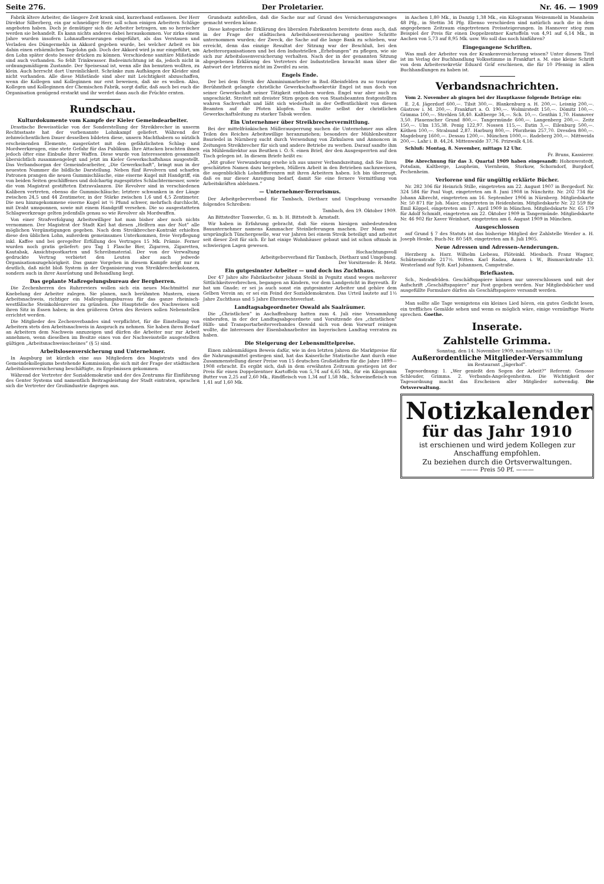Seite 276. Der Proletarier. Nr. 46. — 1909
Fabrik ältere Arbeiter, die längere Zeit krank sind, kurzerhand entlassen. Der Herr Direktor Silberberg, ein gar schneidiger Herr, soll schon einigen Arbeitern Schläge angeboten haben. Doch je demütiger sich die Arbeiter betragen, um so herrischer werden sie behandelt. Es kann nichts anderes dabei herauskommen. Vor zirka einem Jahre wurden insofern Lohnaufbesserungen eingeführt, als das Verstauen und Verladen des Düngermehls in Akkord gegeben wurde, bei welcher Arbeit es bis dahin einen erbärmlichen Tagelohn gab. Doch der Akkord wird ja nur eingeführt, um den Lohn später desto besser drücken zu können. Verschiedene sanitäre Mißstände sind auch vorhanden. So fehlt Trinkwasser. Badeeinrichtung ist da, jedoch nicht in ordnungsmäßigem Zustande. Der Speisesaal ist, wenn alle ihn benutzen wollten, zu klein. Auch herrscht dort Unreinlichkeit. Schränke zum Aufhängen der Kleider sind nicht vorhanden. Alle diese Mißstände sind aber mit Leichtigkeit abzuschaffen, wenn die Kollegen und Kolleginnen nur erst beweisen, daß sie es wollen. Also, Kollegen und Kolleginnen der Chemischen Fabrik, sorgt dafür, daß auch bei euch die Organisation genügend erstarkt und ihr werdet dann auch die Früchte ernten.
Rundschau.
Kulturdokumente vom Kampfe der Kieler Gemeindearbeiter.
Drastische Beweisstücke von der Sonderstellung der Streikbrecher in unserm Rechtsstaate hat der vorbenannte Lohnkampf geliefert. Während der zehnwöchentlichen Dauer desselben bildeten diese, unsern Machthabern so nützlich erscheinenden Elemente, ausgerüstet mit den gefährlichsten Schlag- und Mordwerkzeugen, eine stete Gefahr für das Publikum. Ihre Attacken brachten ihnen jedoch öfter eine Einbuße ihrer Waffen. Diese wurde von Interessenten gesammelt übersichtlich zusammengelegt und jetzt im Kieler Gewerkschaftshaus ausgestellt. Das Verbandsorgan der Gemeindearbeiter, „Die Gewerkschaft“, bringt nun in der neuesten Nummer die bildliche Darstellung. Neben fünf Revolvern und scharfen Patronen prangen die neuen Gummischläuche, eine eiserne Kugel mit Handgriff, ein von beiden Seiten geschliffenes und dolchartig zugespitztes Schlachtermesser, sowie die vom Magistrat gestifteten Extravalanzen. Die Revolver sind in verschiedenen Kalibern vertreten, ebenso die Gummischläuche; letztere schwanken in der Länge zwischen 24,5 und 44 Zentimeter, in der Stärke zwischen 1,6 und 4,5 Zentimeter. Die neu hinzugekommene eiserne Kugel ist ½ Pfund schwer, mehrfach durchlocht, mit Draht umsponnen, sowie mit einem Handgriff versehen. Die so ausgestatteten Schlagwerkzeuge gelten jedenfalls genau so wie Revolver als Mordwaffen.
Von einer Strafverfolgung Arbeitswilliger hat man bisher aber noch nichts vernommen. Der Magistrat der Stadt Kiel hat diesen „Helfern aus der Not“ alle möglichen Vergünstigungen gegeben. Nach dem Streikbrecher-Kontrakt erhielten diese den üblichen Lohn, außerdem gemeinsames Unterkommen, freie Verpflegung inkl. Kaffee und bei geregelter Erfüllung des Vertrages 15 Mk. Prämie. Ferner wurden noch gratis geliefert: pro Tag 1 Flasche Bier, Zigarren, Zigaretten, Kautabak, Ansichtspostkarten und Schreibmaterial. Der von der Verwaltung gedruckte Vertrag verbietet den Leuten aber auch jedwede Organisationszugehörigkeit. Das ganze Vorgehen in diesem Kampfe zeigt nur zu deutlich, daß nicht bloß System in der Organisierung von Streikbrecherkolonnen, sondern auch in ihrer Ausrüstung und Behandlung liegt.
Das geplante Maßregelungsbureau der Bergherren.
Die Zechenherren des Ruhrreviers wollen sich ein neues Machtmittel zur Knebelung der Arbeiter zulegen. Sie planen, nach berühmten Mustern, einen Arbeitsnachweis, richtiger ein Maßregelungsbureau für das ganze rheinisch-westfälische Steinkohlenrevier zu gründen. Die Hauptstelle des Nachweises soll ihren Sitz in Essen haben; in den größeren Orten des Reviers sollen Nebenstellen errichtet werden.
Die Mitglieder des Zechenverbandes sind verpflichtet, für die Einstellung von Arbeitern stets den Arbeitsnachweis in Anspruch zu nehmen. Sie haben ihren Bedarf an Arbeitern dem Nachweis anzuzeigen und dürfen die Arbeiter nur zur Arbeit annehmen, wenn dieselben im Besitze eines von der Nachweisstelle ausgestellten gültigen „Arbeitsnachweisscheines“ (§ 5) sind.
Arbeitslosenversicherung und Unternehmer.
In Augsburg ist kürzlich eine aus Mitgliedern des Magistrats und des Gemeindekollegiums bestehende Kommission, die sich mit der Frage der städtischen Arbeitslosenversicherung beschäftigte, zu Ergebnissen gekommen.
Während der Vertreter der Sozialdemokratie und der des Zentrums für Einführung des Genter Systems und namentlich Beitragsleistung der Stadt eintraten, sprachen sich die Vertreter der Großindustrie dagegen aus.
Grundsatz aufstellen, daß die Sache nur auf Grund des Versicherungszwanges gemacht werden könne.
Diese kategorische Erklärung des liberalen Fabrikanten bereitete denn auch, daß in der Frage der städtischen Arbeitslosenversicherung positive Schritte unternommen wurden; der Zweck, die Sache auf die lange Bank zu schieben, war erreicht, denn das einzige Resultat der Sitzung war der Beschluß, bei den Arbeiterorganisationen und bei den Industriellen „Erhebungen“ zu pflegen, wie sie sich zur Arbeitslosenversicherung verhalten. Nach der in der genannten Sitzung abgegebenen Erklärung des Vertreters der Industriellen braucht man über die Antwort der letzteren nicht im Zweifel zu sein.
Engels Ende.
Der bei dem Streik der Aluminiumarbeiter in Bad.-Rheinfelden zu so trauriger Berühmtheit gelangte christliche Gewerkschaftssekretär Engel ist nun doch von seiner Gewerkschaft seiner Tätigkeit enthoben worden. Engel war aber auch zu ungeschickt. Streitet mit dreister Stirn gegen den von Staatsbeamten festgestellten wahren Sachverhalt und läßt sich wiederholt in der Oeffentlichkeit von diesen Beamten auf die Pfoten klopfen. Das mußte selbst der christlichen Gewerkschaftsleitung zu starker Tabak werden.
Ein Unternehmer über Streikbrechervermittlung.
Bei der mittelfränkischen Müllerausperrung suchen die Unternehmer aus allen Teilen des Reiches Arbeitswillige heranzuziehen; besonders der Mühlenbesitzer Bauriedel in Nürnberg sucht durch Versendung von Zirkularen und Annoncen in Zeitungen Streikbrecher für sich und andere Betriebe zu werben. Darauf sandte ihm ein Mühlendirektor aus Beuthen i. O.-S. einen Brief, der den Ausgesperrten auf den Tisch gelegen ist. In diesem Briefe heißt es:
„Mit großer Verwunderung ersehe ich aus unsrer Verbandszeitung, daß Sie Ihren geschätzten Namen dazu hergeben, Müllern Arbeit in den Betrieben nachzuweisen, die augenblicklich Lohndifferenzen mit ihren Arbeitern haben. Ich bin überzeugt, daß es nur dieser Anregung bedarf, damit Sie eine fernere Vermittlung von Arbeitskräften ablehnen.“
— Unternehmer-Terrorismus.
Der Arbeitgeberverband für Tambach, Dietharz und Umgebung versandte folgendes Schreiben:
Tambach, den 19. Oktober 1909.
An Bittstedter Tonwerke, G. m. b. H. Bittstedt b. Arnstadt.
Wir haben in Erfahrung gebracht, daß Sie einem hiesigen unbedeutenden Bauunternehmer namens Kammacher Steinlieferungen machen. Der Mann war ursprünglich Tünchergeselle, war vor Jahren bei einem Streik beteiligt und arbeitet seit dieser Zeit für sich. Er hat einige Wohnhäuser gebaut und ist schon oftmals in schwierigen Lagen gewesen.
Hochachtungsvoll
Arbeitgeberverband für Tambach, Dietharz und Umgebung.
Der Vorsitzende: R. Metz.
Ein gutgesinnter Arbeiter — und doch ins Zuchthaus.
Der 47 Jahre alte Fabrikarbeiter Johann Steibl in Pegnitz stand wegen mehrerer Sittlichkeitsverbrechen, begangen an Kindern, vor dem Landgericht in Bayreuth. Er bat um Gnade; er sei ja auch sonst ein gutgesinnter Arbeiter und gehöre dem Gelben Verein an; er sei ein Feind der Sozialdemokraten. Das Urteil lautete auf 1½ Jahre Zuchthaus und 5 Jahre Ehrenrechtsverlust.
Landtagsabgeordneter Oswald als Saalräumer.
Die „Christlichen“ in Aschaffenburg hatten zum 4. Juli eine Versammlung einberufen, in der der Landtagsabgeordnete und Vorsitzende des „christlichen“ Hilfs- und Transportarbeiterverbandes Oswald sich von dem Vorwurf reinigen wollte, die Interessen der Eisenbahnarbeiter im bayerischen Landtag verraten zu haben.
Die Steigerung der Lebensmittelpreise.
Einen zahlenmäßigen Beweis dafür, wie in den letzten Jahren die Marktpreise für die Nahrungsmittel gestiegen sind, hat das Kaiserliche Statistische Amt durch eine Zusammenstellung dieser Preise von 15 deutschen Großstädten für die Jahre 1899—1908 erbracht. Es ergibt sich, daß in dem erwähnten Zeitraum gestiegen ist der Preis für einen Doppelzentner Kartoffeln von 5,74 auf 6,65 Mk., für ein Kilogramm Butter von 2,25 auf 2,60 Mk., Rindfleisch von 1,34 auf 1,58 Mk., Schweinefleisch von 1,41 auf 1,60 Mk.
in Aachen 1,80 Mk., in Danzig 1,38 Mk., ein Kilogramm Weizenmehl in Mannheim 48 Pfg., in Stettin 34 Pfg. Ebenso verschieden sind natürlich auch die in dem angegebenen Zeitraum eingetretenen Preissteigerungen. In Hannover stieg zum Beispiel der Preis für einen Doppelzentner Kartoffeln von 4,91 auf 6,14 Mk., in Aachen von 5,73 auf 8,95 Mk. usw. Wo soll das noch hinführen?
Eingegangene Schriften.
Was muß der Arbeiter von der Krankenversicherung wissen? Unter diesem Titel ist im Verlag der Buchhandlung Volksstimme in Frankfurt a. M. eine kleine Schrift von dem Arbeitersekretär Eduard Gräf erschienen, die für 10 Pfennig in allen Buchhandlungen zu haben ist.
Verbandsnachrichten.
Vom 2. November ab gingen bei der Hauptkasse folgende Beträge ein:
E. 2,4. Jägerdorf 600,—. Tilsit 300,—. Blankenburg a. H. 200,—. Leisnig 200,—. Güstrow i. M. 200,—. Frankfurt a. O. 190,—. Wolmirstedt 150,—. Dömitz 100,—. Grimma 100,—. Strehlen 58,40. Kaltberge 34,—. Sch. 10,—. Genthin 1,70. Hannover 3,50. Plauenscher Grund 800,—. Tangermünde 600,—. Langenberg 200,—. Zeitz 150,—. Ulm 135,38. Penig 122,97. Nossen 115,—. Eutin 3,—. Eilenburg 500,—. Köthen 100,—. Stralsund 2,87. Harburg 800,—. Pforzheim 257,70. Dresden 800,—. Magdeburg 1600,—. Dessau 1200,—. München 1000,—. Radeberg 200,—. Mittweida 200,—. Lahr i. B. 44,24. Mittenwalde 37,76. Prizwalk 4,16.
Schluß: Montag, 8. November, mittags 12 Uhr.
Fr. Bruns, Kassierer.
Die Abrechnung für das 3. Quartal 1909 haben eingesandt: Hohenwestedt, Potsdam, Kaltberge, Laupheim, Viernheim, Storkow, Schorndorf, Burgdorf, Fechenheim.
Verlorene und für ungültig erklärte Bücher.
Nr. 282 306 für Heinrich Stille, eingetreten am 22. August 1907 in Bergedorf. Nr. 324 584 für Paul Vogt, eingetreten am 8. Juni 1908 in Nünchritz. Nr. 202 734 für Johann Albrecht, eingetreten am 16. September 1906 in Nürnberg. Mitgliedskarte Nr. 50 871 für Joh. Maier, eingetreten in Heidenheim. Mitgliedskarte Nr. 22 559 für Emil Köppel, eingetreten am 17. April 1909 in München. Mitgliedskarte Nr. 65 179 für Adolf Schmidt, eingetreten am 22. Oktober 1909 in Tangermünde. Mitgliedskarte Nr. 46 902 für Xaver Weinhart, eingetreten am 6. August 1909 in München.
Ausgeschlossen
auf Grund § 7 des Statuts ist das bisherige Mitglied der Zahlstelle Werder a. H. Joseph Henke, Buch-Nr. 80 549, eingetreten am 8. Juli 1905.
Neue Adressen und Adressen-Aenderungen.
Herzberg a. Harz. Wilhelm Liebeau, Flöteinkl. Miesbach. Franz Wagner, Schützenstraße 217½. Witten. Karl Radau, Annen i. W., Bismarckstraße 13. Westerland auf Sylt. Karl Johannsen, Campstraße.
Briefkasten.
Sch., Nedenfelden. Geschäftspapiere können nur unverschlossen und mit der Aufschrift „Geschäftspapiere“ zur Post gegeben werden. Nur Mitgliedsbücher und ausgefüllte Formulare dürfen als Geschäftspapiere versandt werden.
Man sollte alle Tage wenigstens ein kleines Lied hören, ein gutes Gedicht lesen, ein treffliches Gemälde sehen und wenn es möglich wäre, einige vernünftige Worte sprechen. Goethe.
Inserate.
Zahlstelle Grimma.
Sonntag, den 14. November 1909, nachmittags ½3 Uhr
Außerordentliche Mitglieder-Versammlung
im Restaurant „Jägerhof“.
Tagesordnung: 1. „Wer genießt den Segen der Arbeit?“ Referent: Genosse Schleuder, Grimma. 2. Verbands-Angelegenheiten. Die Wichtigkeit der Tagesordnung macht das Erscheinen aller Mitglieder notwendig. Die Ortsverwaltung.
Notizkalender
für das Jahr 1910
ist erschienen und wird jedem Kollegen zur Anschaffung empfohlen.
Zu beziehen durch die Ortsverwaltungen.
——— Preis 50 Pf. ———